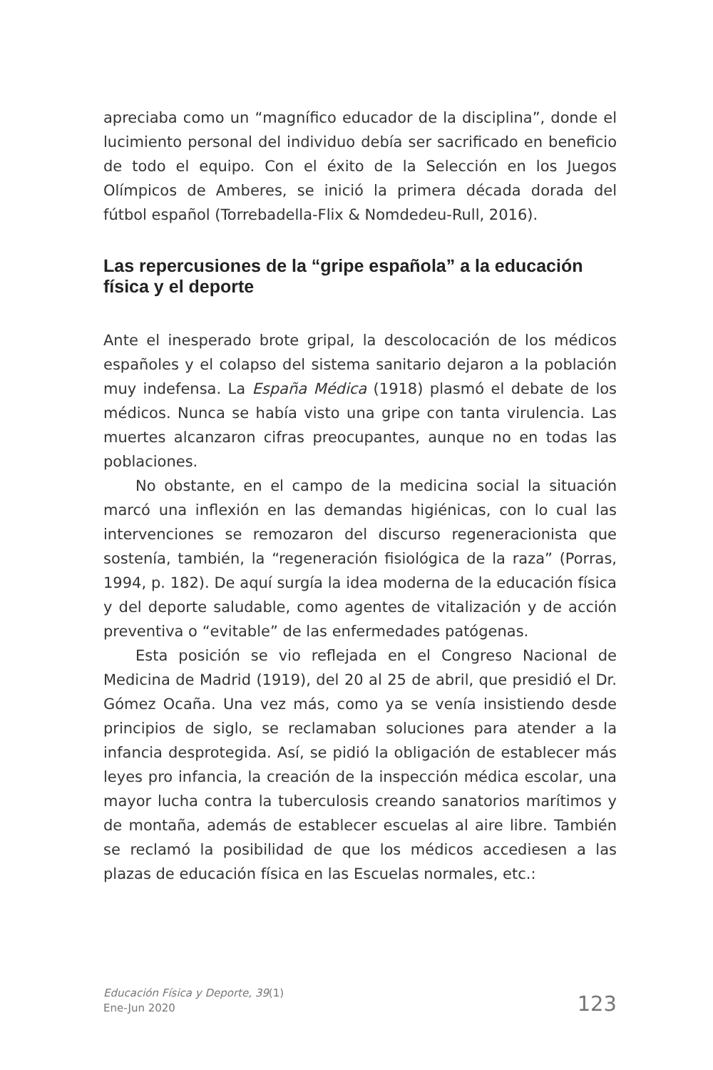apreciaba como un “magnífico educador de la disciplina”, donde el lucimiento personal del individuo debía ser sacrificado en beneficio de todo el equipo. Con el éxito de la Selección en los Juegos Olímpicos de Amberes, se inició la primera década dorada del fútbol español (Torrebadella-Flix & Nomdedeu-Rull, 2016).
Las repercusiones de la “gripe española” a la educación física y el deporte
Ante el inesperado brote gripal, la descolocación de los médicos españoles y el colapso del sistema sanitario dejaron a la población muy indefensa. La España Médica (1918) plasmó el debate de los médicos. Nunca se había visto una gripe con tanta virulencia. Las muertes alcanzaron cifras preocupantes, aunque no en todas las poblaciones.
No obstante, en el campo de la medicina social la situación marcó una inflexión en las demandas higiénicas, con lo cual las intervenciones se remozaron del discurso regeneracionista que sostenía, también, la “regeneración fisiológica de la raza” (Porras, 1994, p. 182). De aquí surgía la idea moderna de la educación física y del deporte saludable, como agentes de vitalización y de acción preventiva o “evitable” de las enfermedades patógenas.
Esta posición se vio reflejada en el Congreso Nacional de Medicina de Madrid (1919), del 20 al 25 de abril, que presidió el Dr. Gómez Ocaña. Una vez más, como ya se venía insistiendo desde principios de siglo, se reclamaban soluciones para atender a la infancia desprotegida. Así, se pidió la obligación de establecer más leyes pro infancia, la creación de la inspección médica escolar, una mayor lucha contra la tuberculosis creando sanatorios marítimos y de montaña, además de establecer escuelas al aire libre. También se reclamó la posibilidad de que los médicos accediesen a las plazas de educación física en las Escuelas normales, etc.:
Educación Física y Deporte, 39(1)
Ene-Jun 2020
123